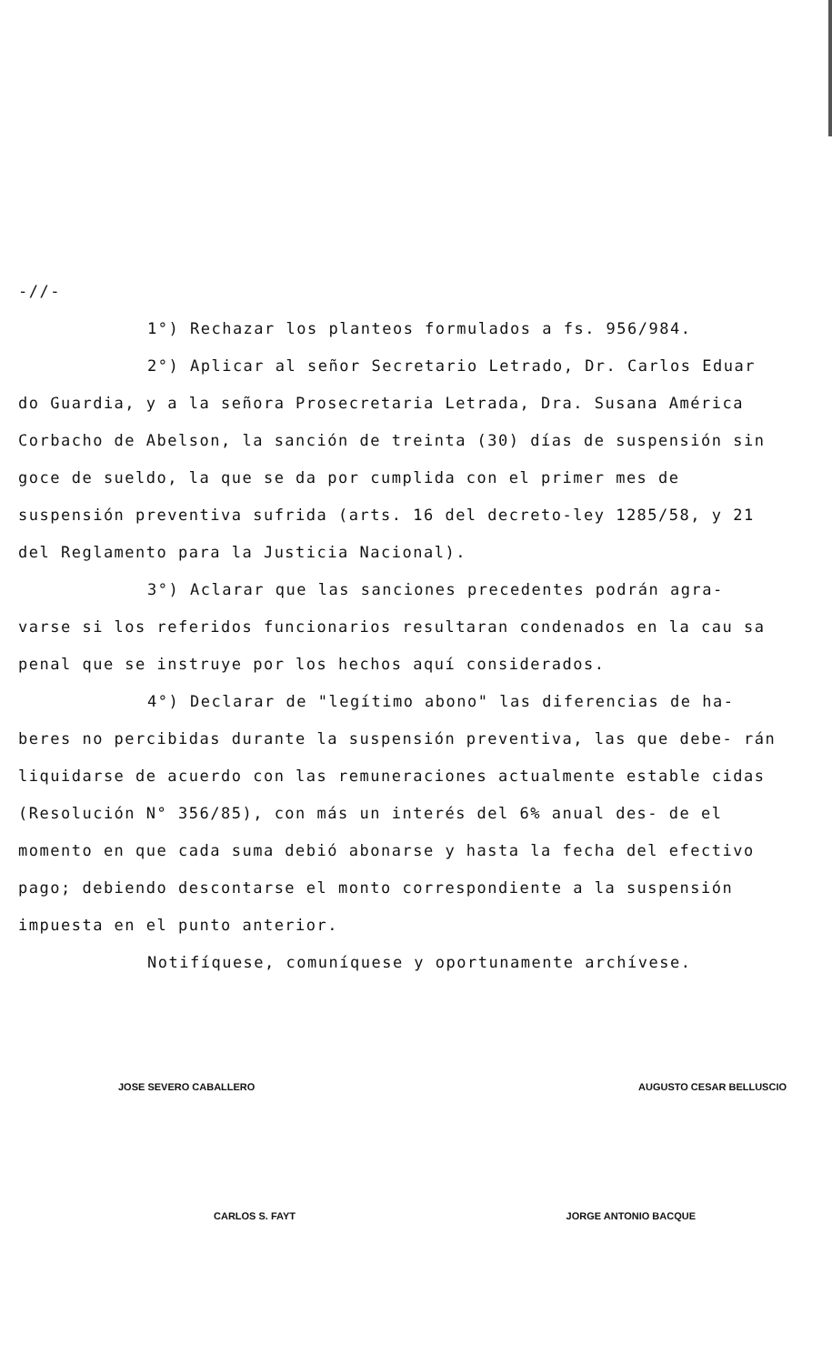-//-
1°) Rechazar los planteos formulados a fs. 956/984.
2°) Aplicar al señor Secretario Letrado, Dr. Carlos Eduar
do Guardia, y a la señora Prosecretaria Letrada, Dra. Susana América Corbacho de Abelson, la sanción de treinta (30) días de suspensión sin goce de sueldo, la que se da por cumplida con el primer mes de suspensión preventiva sufrida (arts. 16 del decreto-ley 1285/58, y 21 del Reglamento para la Justicia Nacional).
3°) Aclarar que las sanciones precedentes podrán agra-
varse si los referidos funcionarios resultaran condenados en la cau sa penal que se instruye por los hechos aquí considerados.
4°) Declarar de "legítimo abono" las diferencias de ha-
beres no percibidas durante la suspensión preventiva, las que debe- rán liquidarse de acuerdo con las remuneraciones actualmente estable cidas (Resolución N° 356/85), con más un interés del 6% anual des- de el momento en que cada suma debió abonarse y hasta la fecha del efectivo pago; debiendo descontarse el monto correspondiente a la suspensión impuesta en el punto anterior.
Notifíquese, comuníquese y oportunamente archívese.
JOSE SEVERO CABALLERO AUGUSTO CESAR BELLUSCIO
CARLOS S. FAYT JORGE ANTONIO BACQUE